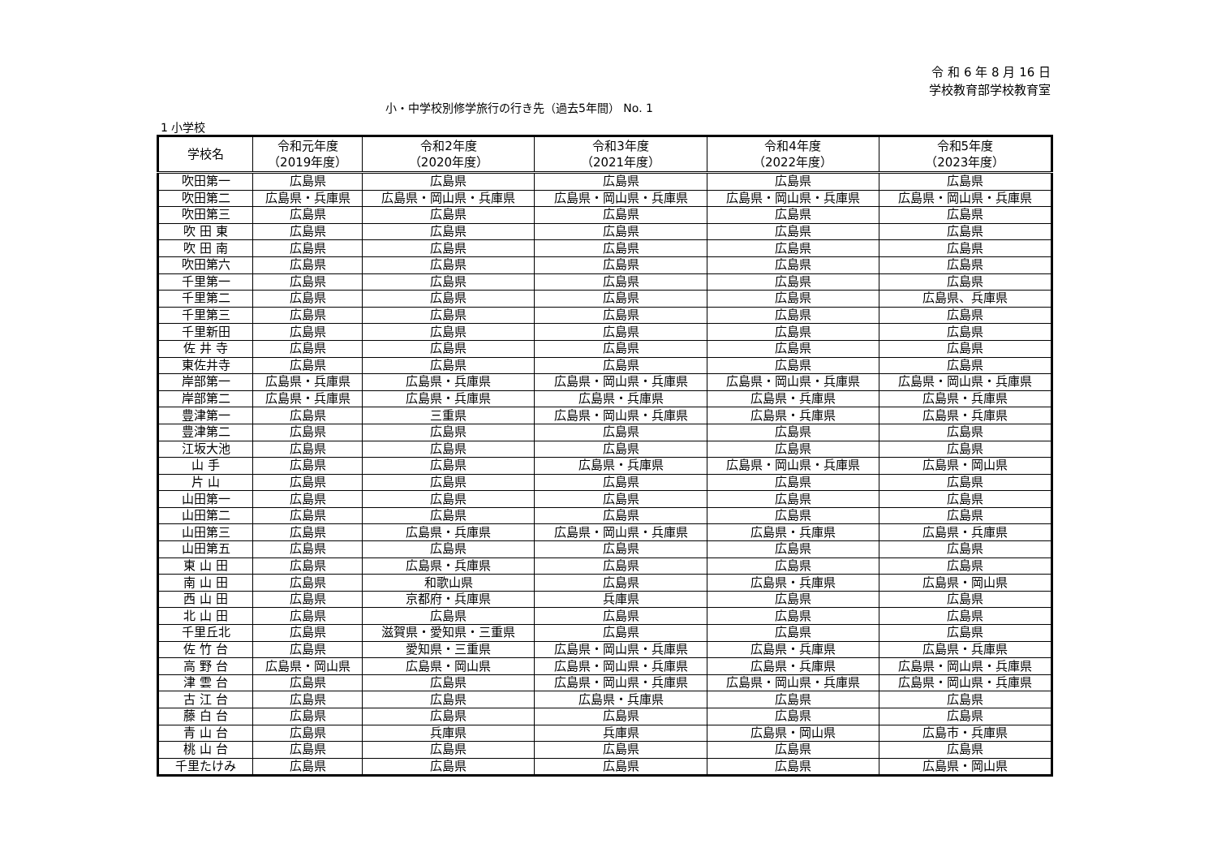令 和 6 年 8 月 16 日
学校教育部学校教育室
小・中学校別修学旅行の行き先（過去5年間） No. 1
1 小学校
| 学校名 | 令和元年度 （2019年度） | 令和2年度 （2020年度） | 令和3年度 （2021年度） | 令和4年度 （2022年度） | 令和5年度 （2023年度） |
| --- | --- | --- | --- | --- | --- |
| 吹田第一 | 広島県 | 広島県 | 広島県 | 広島県 | 広島県 |
| 吹田第二 | 広島県・兵庫県 | 広島県・岡山県・兵庫県 | 広島県・岡山県・兵庫県 | 広島県・岡山県・兵庫県 | 広島県・岡山県・兵庫県 |
| 吹田第三 | 広島県 | 広島県 | 広島県 | 広島県 | 広島県 |
| 吹 田 東 | 広島県 | 広島県 | 広島県 | 広島県 | 広島県 |
| 吹 田 南 | 広島県 | 広島県 | 広島県 | 広島県 | 広島県 |
| 吹田第六 | 広島県 | 広島県 | 広島県 | 広島県 | 広島県 |
| 千里第一 | 広島県 | 広島県 | 広島県 | 広島県 | 広島県 |
| 千里第二 | 広島県 | 広島県 | 広島県 | 広島県 | 広島県、兵庫県 |
| 千里第三 | 広島県 | 広島県 | 広島県 | 広島県 | 広島県 |
| 千里新田 | 広島県 | 広島県 | 広島県 | 広島県 | 広島県 |
| 佐 井 寺 | 広島県 | 広島県 | 広島県 | 広島県 | 広島県 |
| 東佐井寺 | 広島県 | 広島県 | 広島県 | 広島県 | 広島県 |
| 岸部第一 | 広島県・兵庫県 | 広島県・兵庫県 | 広島県・岡山県・兵庫県 | 広島県・岡山県・兵庫県 | 広島県・岡山県・兵庫県 |
| 岸部第二 | 広島県・兵庫県 | 広島県・兵庫県 | 広島県・兵庫県 | 広島県・兵庫県 | 広島県・兵庫県 |
| 豊津第一 | 広島県 | 三重県 | 広島県・岡山県・兵庫県 | 広島県・兵庫県 | 広島県・兵庫県 |
| 豊津第二 | 広島県 | 広島県 | 広島県 | 広島県 | 広島県 |
| 江坂大池 | 広島県 | 広島県 | 広島県 | 広島県 | 広島県 |
| 山 手 | 広島県 | 広島県 | 広島県・兵庫県 | 広島県・岡山県・兵庫県 | 広島県・岡山県 |
| 片 山 | 広島県 | 広島県 | 広島県 | 広島県 | 広島県 |
| 山田第一 | 広島県 | 広島県 | 広島県 | 広島県 | 広島県 |
| 山田第二 | 広島県 | 広島県 | 広島県 | 広島県 | 広島県 |
| 山田第三 | 広島県 | 広島県・兵庫県 | 広島県・岡山県・兵庫県 | 広島県・兵庫県 | 広島県・兵庫県 |
| 山田第五 | 広島県 | 広島県 | 広島県 | 広島県 | 広島県 |
| 東 山 田 | 広島県 | 広島県・兵庫県 | 広島県 | 広島県 | 広島県 |
| 南 山 田 | 広島県 | 和歌山県 | 広島県 | 広島県・兵庫県 | 広島県・岡山県 |
| 西 山 田 | 広島県 | 京都府・兵庫県 | 兵庫県 | 広島県 | 広島県 |
| 北 山 田 | 広島県 | 広島県 | 広島県 | 広島県 | 広島県 |
| 千里丘北 | 広島県 | 滋賀県・愛知県・三重県 | 広島県 | 広島県 | 広島県 |
| 佐 竹 台 | 広島県 | 愛知県・三重県 | 広島県・岡山県・兵庫県 | 広島県・兵庫県 | 広島県・兵庫県 |
| 高 野 台 | 広島県・岡山県 | 広島県・岡山県 | 広島県・岡山県・兵庫県 | 広島県・兵庫県 | 広島県・岡山県・兵庫県 |
| 津 雲 台 | 広島県 | 広島県 | 広島県・岡山県・兵庫県 | 広島県・岡山県・兵庫県 | 広島県・岡山県・兵庫県 |
| 古 江 台 | 広島県 | 広島県 | 広島県・兵庫県 | 広島県 | 広島県 |
| 藤 白 台 | 広島県 | 広島県 | 広島県 | 広島県 | 広島県 |
| 青 山 台 | 広島県 | 兵庫県 | 兵庫県 | 広島県・岡山県 | 広島市・兵庫県 |
| 桃 山 台 | 広島県 | 広島県 | 広島県 | 広島県 | 広島県 |
| 千里たけみ | 広島県 | 広島県 | 広島県 | 広島県 | 広島県・岡山県 |